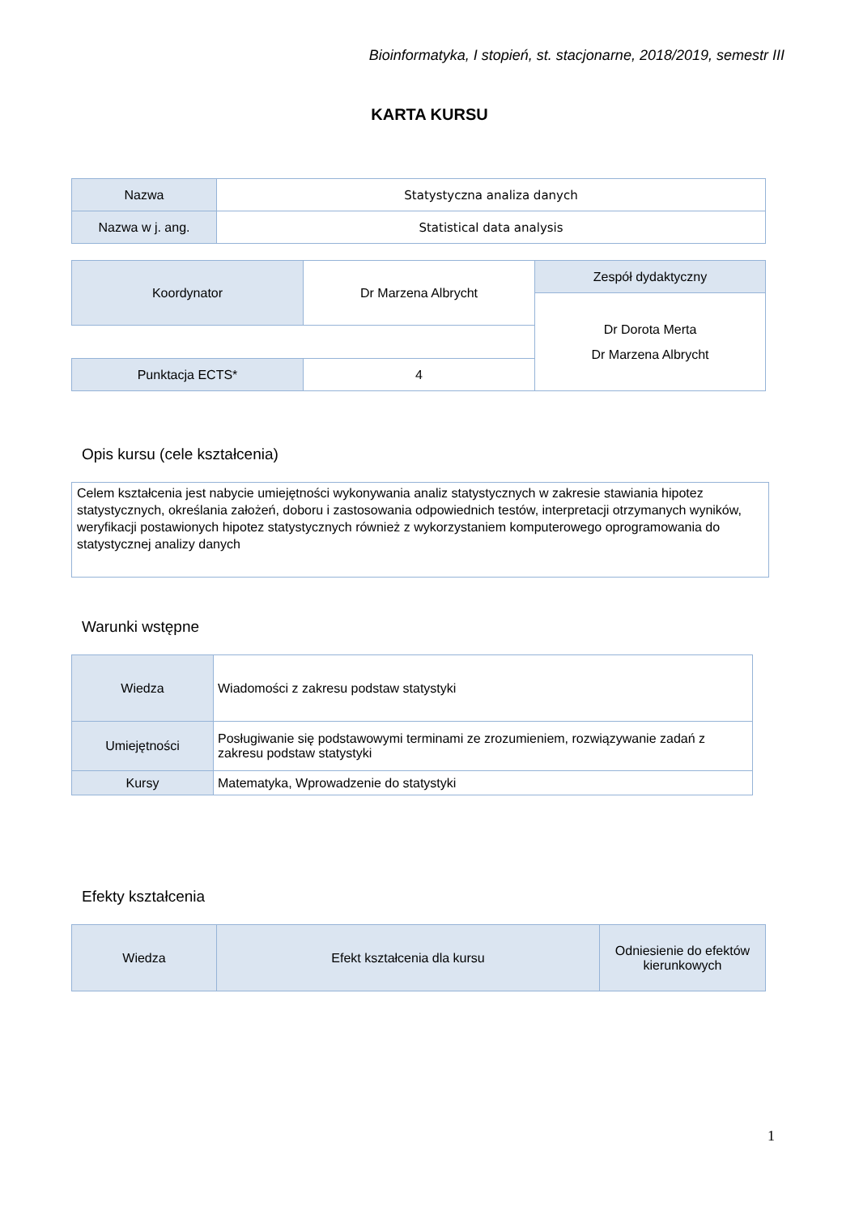Bioinformatyka, I stopień, st. stacjonarne, 2018/2019, semestr III
KARTA KURSU
| Nazwa | Statystyczna analiza danych |
| Nazwa w j. ang. | Statistical data analysis |
| Koordynator | Dr Marzena Albrycht | Zespół dydaktyczny |
| | | Dr Dorota Merta Dr Marzena Albrycht |
| Punktacja ECTS* | 4 | |
Opis kursu (cele kształcenia)
Celem kształcenia jest nabycie umiejętności wykonywania analiz statystycznych w zakresie stawiania hipotez statystycznych, określania założeń, doboru i zastosowania odpowiednich testów, interpretacji otrzymanych wyników, weryfikacji postawionych hipotez statystycznych również z wykorzystaniem komputerowego oprogramowania do statystycznej analizy danych
Warunki wstępne
| Wiedza | Wiadomości z zakresu podstaw statystyki |
| Umiejętności | Posługiwanie się podstawowymi terminami ze zrozumieniem, rozwiązywanie zadań z zakresu podstaw statystyki |
| Kursy | Matematyka, Wprowadzenie do statystyki |
Efekty kształcenia
| Wiedza | Efekt kształcenia dla kursu | Odniesienie do efektów kierunkowych |
1